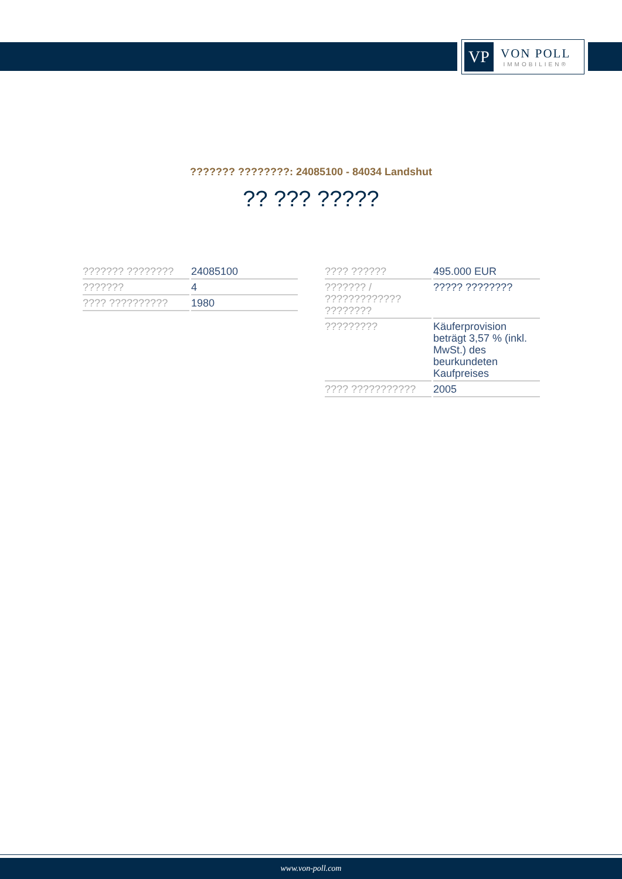VP
VON POLL
IMMOBILIEN®
??????? ????????: 24085100 - 84034 Landshut
?? ??? ?????
| ??????? ???????? | 24085100 |
| ??????? | 4 |
| ???? ?????????? | 1980 |
| ???? ?????? | 495.000 EUR |
| ??????? / ????????????? ???????? | ????? ???????? |
| ????????? | Käuferprovision beträgt 3,57 % (inkl. MwSt.) des beurkundeten Kaufpreises |
| ???? ??????????? | 2005 |
www.von-poll.com